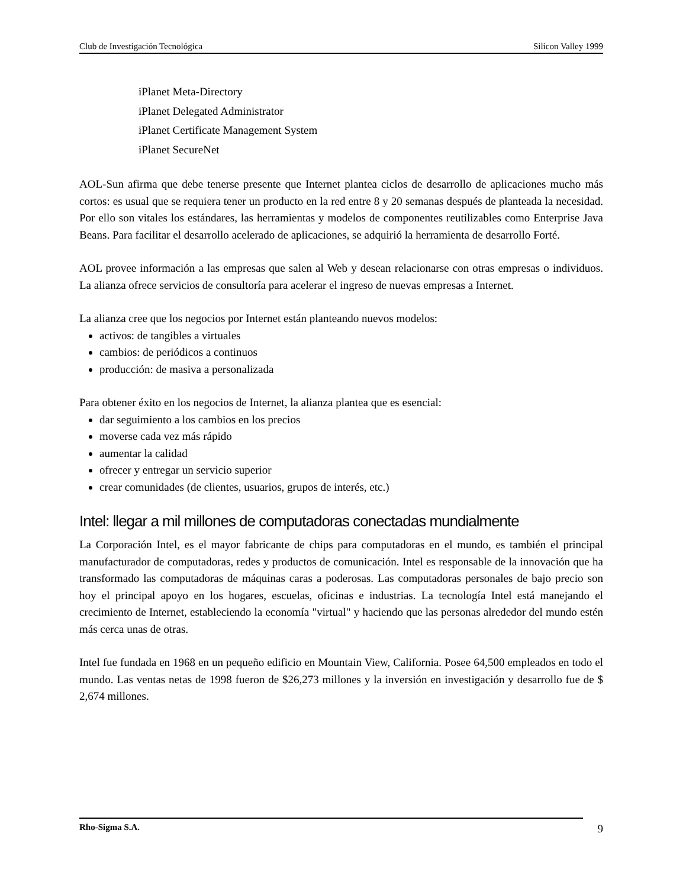Club de Investigación Tecnológica Silicon Valley 1999
iPlanet Meta-Directory
iPlanet Delegated Administrator
iPlanet Certificate Management System
iPlanet SecureNet
AOL-Sun afirma que debe tenerse presente que Internet plantea ciclos de desarrollo de aplicaciones mucho más cortos: es usual que se requiera tener un producto en la red entre 8 y 20 semanas después de planteada la necesidad. Por ello son vitales los estándares, las herramientas y modelos de componentes reutilizables como Enterprise Java Beans. Para facilitar el desarrollo acelerado de aplicaciones, se adquirió la herramienta de desarrollo Forté.
AOL provee información a las empresas que salen al Web y desean relacionarse con otras empresas o individuos. La alianza ofrece servicios de consultoría para acelerar el ingreso de nuevas empresas a Internet.
La alianza cree que los negocios por Internet están planteando nuevos modelos:
activos: de tangibles a virtuales
cambios: de periódicos a continuos
producción: de masiva a personalizada
Para obtener éxito en los negocios de Internet, la alianza plantea que es esencial:
dar seguimiento a los cambios en los precios
moverse cada vez más rápido
aumentar la calidad
ofrecer y entregar un servicio superior
crear comunidades (de clientes, usuarios, grupos de interés, etc.)
Intel: llegar a mil millones de computadoras conectadas mundialmente
La Corporación Intel, es el mayor fabricante de chips para computadoras en el mundo, es también el principal manufacturador de computadoras, redes y productos de comunicación. Intel es responsable de la innovación que ha transformado las computadoras de máquinas caras a poderosas. Las computadoras personales de bajo precio son hoy el principal apoyo en los hogares, escuelas, oficinas e industrias. La tecnología Intel está manejando el crecimiento de Internet, estableciendo la economía "virtual" y haciendo que las personas alrededor del mundo estén más cerca unas de otras.
Intel fue fundada en 1968 en un pequeño edificio en Mountain View, California. Posee 64,500 empleados en todo el mundo. Las ventas netas de 1998 fueron de $26,273 millones y la inversión en investigación y desarrollo fue de $ 2,674 millones.
Rho-Sigma S.A. 9